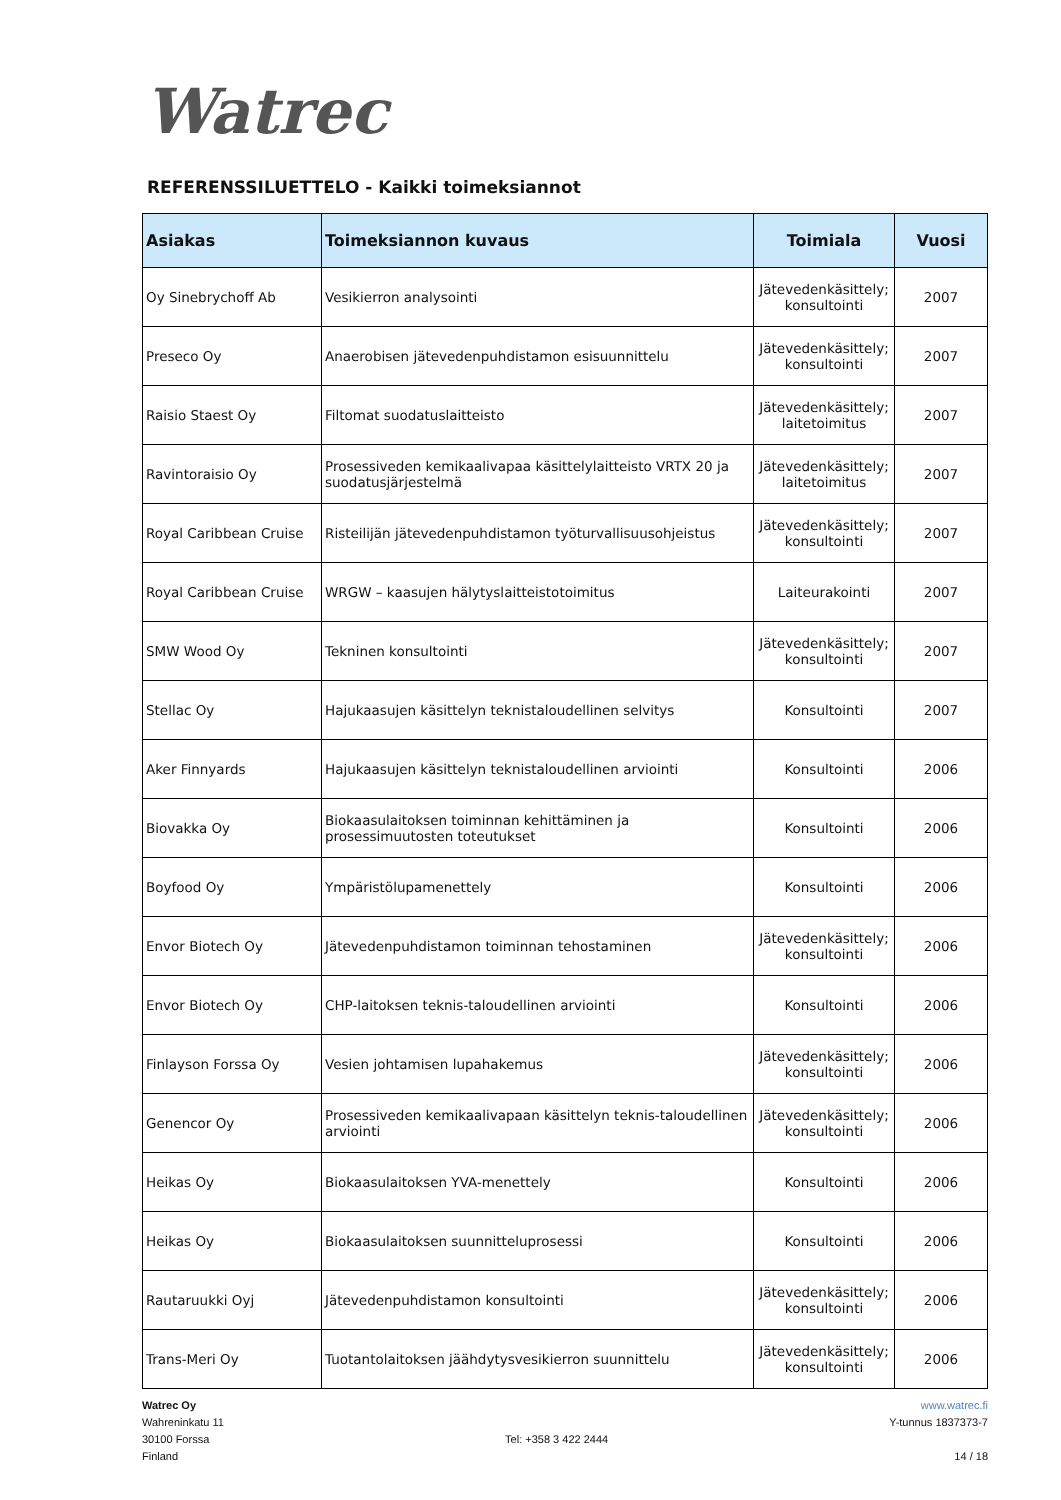Watrec
REFERENSSILUETTELO - Kaikki toimeksiannot
| Asiakas | Toimeksiannon kuvaus | Toimiala | Vuosi |
| --- | --- | --- | --- |
| Oy Sinebrychoff Ab | Vesikierron analysointi | Jätevedenkäsittely; konsultointi | 2007 |
| Preseco Oy | Anaerobisen jätevedenpuhdistamon esisuunnittelu | Jätevedenkäsittely; konsultointi | 2007 |
| Raisio Staest Oy | Filtomat suodatuslaitteisto | Jätevedenkäsittely; laitetoimitus | 2007 |
| Ravintoraisio Oy | Prosessiveden kemikaalivapaa käsittelylaitteisto VRTX 20 ja suodatusjärjestelmä | Jätevedenkäsittely; laitetoimitus | 2007 |
| Royal Caribbean Cruise | Risteilijän jätevedenpuhdistamon työturvallisuusohjeistus | Jätevedenkäsittely; konsultointi | 2007 |
| Royal Caribbean Cruise | WRGW – kaasujen hälytyslaitteistotoimitus | Laiteurakointi | 2007 |
| SMW Wood Oy | Tekninen konsultointi | Jätevedenkäsittely; konsultointi | 2007 |
| Stellac Oy | Hajukaasujen käsittelyn teknistaloudellinen selvitys | Konsultointi | 2007 |
| Aker Finnyards | Hajukaasujen käsittelyn teknistaloudellinen arviointi | Konsultointi | 2006 |
| Biovakka Oy | Biokaasulaitoksen toiminnan kehittäminen ja prosessimuutosten toteutukset | Konsultointi | 2006 |
| Boyfood Oy | Ympäristölupamenettely | Konsultointi | 2006 |
| Envor Biotech Oy | Jätevedenpuhdistamon toiminnan tehostaminen | Jätevedenkäsittely; konsultointi | 2006 |
| Envor Biotech Oy | CHP-laitoksen teknis-taloudellinen arviointi | Konsultointi | 2006 |
| Finlayson Forssa Oy | Vesien johtamisen lupahakemus | Jätevedenkäsittely; konsultointi | 2006 |
| Genencor Oy | Prosessiveden kemikaalivapaan käsittelyn teknis-taloudellinen arviointi | Jätevedenkäsittely; konsultointi | 2006 |
| Heikas Oy | Biokaasulaitoksen YVA-menettely | Konsultointi | 2006 |
| Heikas Oy | Biokaasulaitoksen suunnitteluprosessi | Konsultointi | 2006 |
| Rautaruukki Oyj | Jätevedenpuhdistamon konsultointi | Jätevedenkäsittely; konsultointi | 2006 |
| Trans-Meri Oy | Tuotantolaitoksen jäähdytysvesikierron suunnittelu | Jätevedenkäsittely; konsultointi | 2006 |
Watrec Oy
Wahreninkatu 11
30100 Forssa
Finland
Tel: +358 3 422 2444 www.watrec.fi
Y-tunnus 1837373-7
14 / 18